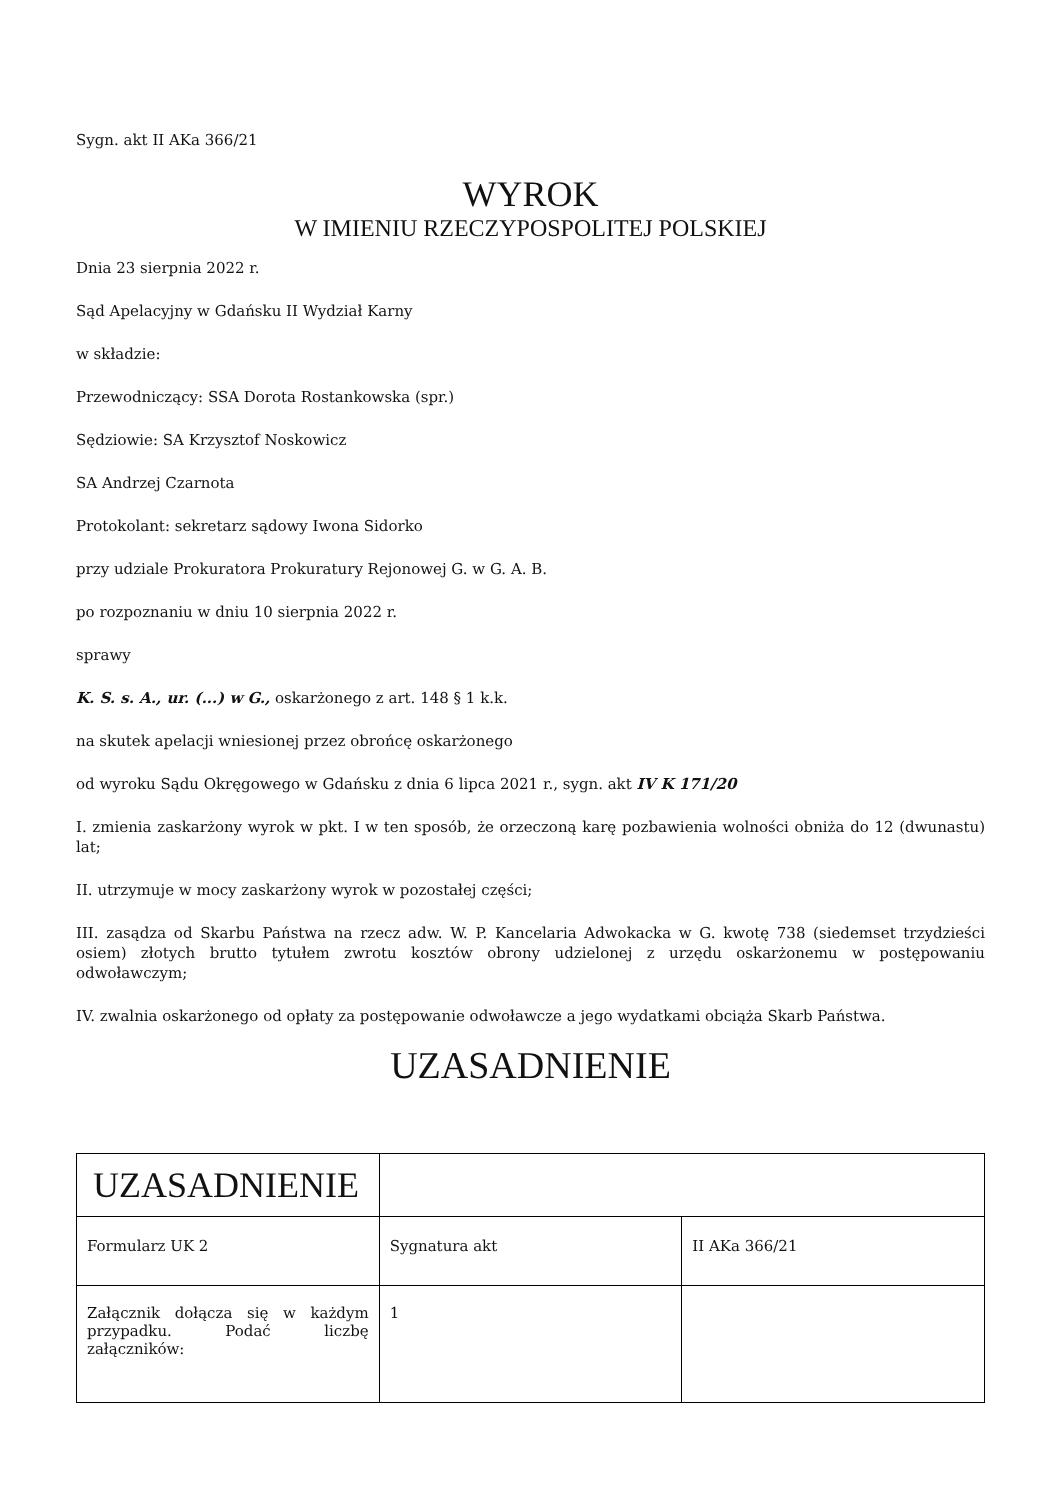Sygn. akt II AKa 366/21
WYROK
W IMIENIU RZECZYPOSPOLITEJ POLSKIEJ
Dnia 23 sierpnia 2022 r.
Sąd Apelacyjny w Gdańsku II Wydział Karny
w składzie:
Przewodniczący: SSA Dorota Rostankowska (spr.)
Sędziowie: SA Krzysztof Noskowicz
SA Andrzej Czarnota
Protokolant: sekretarz sądowy Iwona Sidorko
przy udziale Prokuratora Prokuratury Rejonowej G. w G. A. B.
po rozpoznaniu w dniu 10 sierpnia 2022 r.
sprawy
K. S. s. A., ur. (...) w G., oskarżonego z art. 148 § 1 k.k.
na skutek apelacji wniesionej przez obrońcę oskarżonego
od wyroku Sądu Okręgowego w Gdańsku z dnia 6 lipca 2021 r., sygn. akt IV K 171/20
I. zmienia zaskarżony wyrok w pkt. I w ten sposób, że orzeczoną karę pozbawienia wolności obniża do 12 (dwunastu) lat;
II. utrzymuje w mocy zaskarżony wyrok w pozostałej części;
III. zasądza od Skarbu Państwa na rzecz adw. W. P. Kancelaria Adwokacka w G. kwotę 738 (siedemset trzydzieści osiem) złotych brutto tytułem zwrotu kosztów obrony udzielonej z urzędu oskarżonemu w postępowaniu odwoławczym;
IV. zwalnia oskarżonego od opłaty za postępowanie odwoławcze a jego wydatkami obciąża Skarb Państwa.
UZASADNIENIE
| UZASADNIENIE | | |
| Formularz UK 2 | Sygnatura akt | II AKa 366/21 |
| Załącznik dołącza się w każdym przypadku. Podać liczbę załączników: | 1 | |